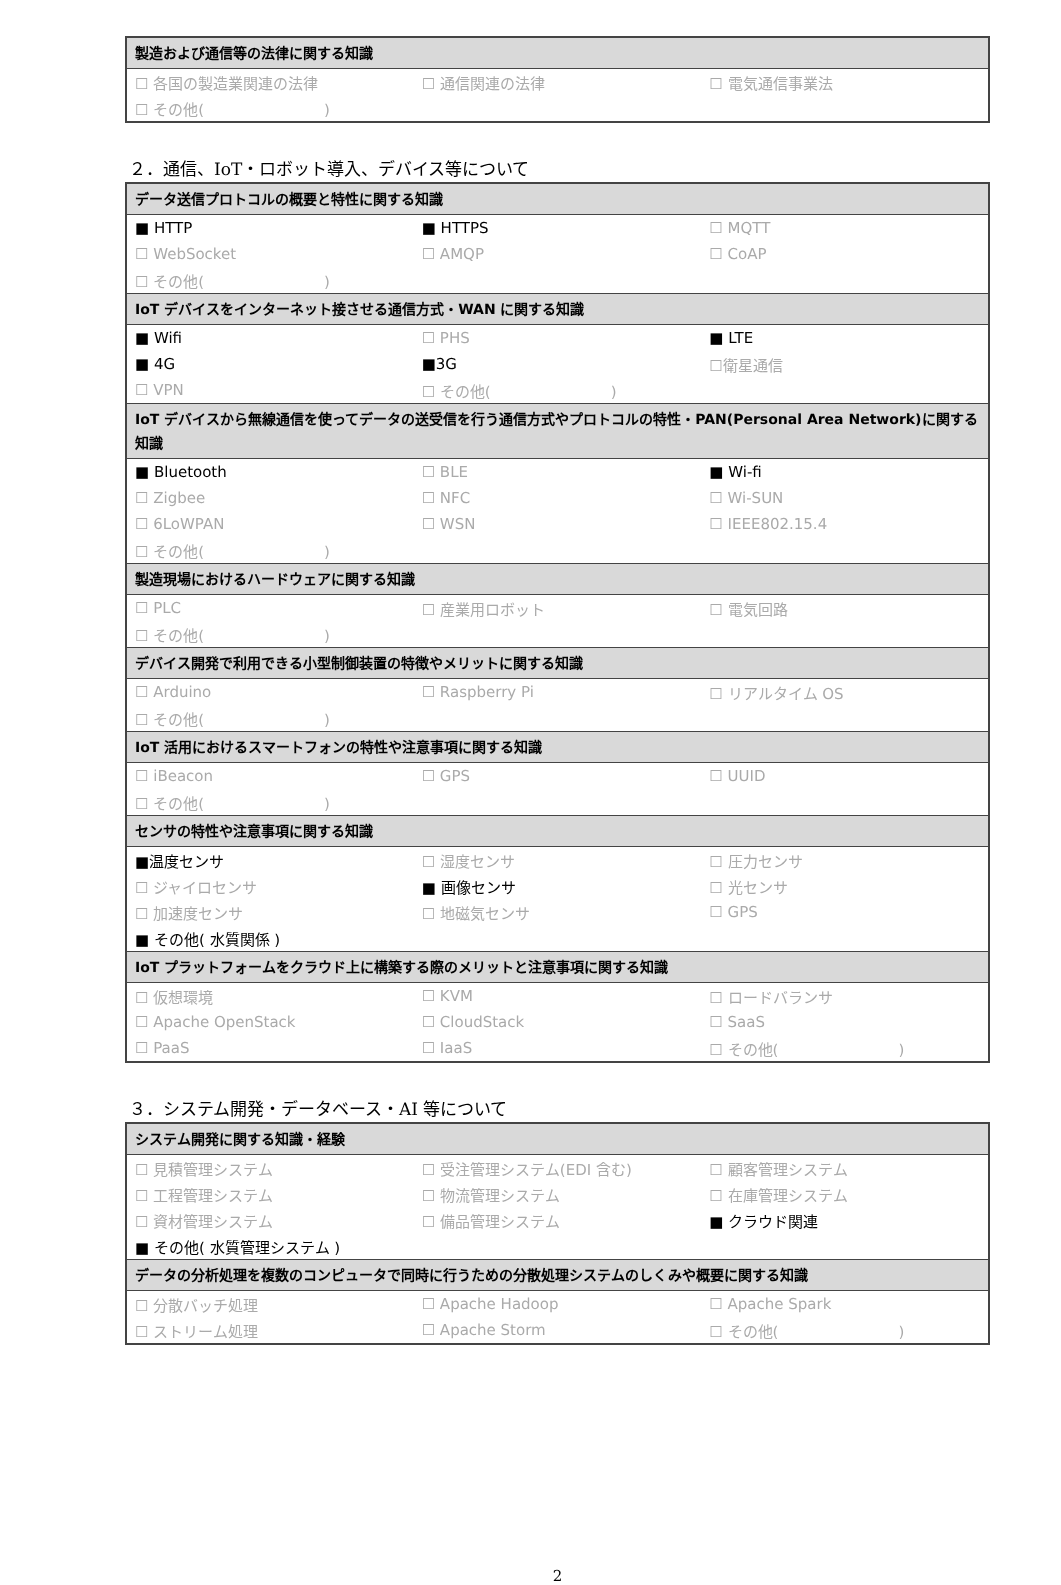| 製造および通信等の法律に関する知識 | | |
| --- | --- | --- |
| ☐ 各国の製造業関連の法律 | ☐ 通信関連の法律 | ☐ 電気通信事業法 |
| ☐ その他( ) | | |
２．通信、IoT・ロボット導入、デバイス等について
| データ送信プロトコルの概要と特性に関する知識 | | |
| --- | --- | --- |
| ■ HTTP | ■ HTTPS | ☐ MQTT |
| ☐ WebSocket | ☐ AMQP | ☐ CoAP |
| ☐ その他( ) | | |
| IoT デバイスをインターネット接させる通信方式・WAN に関する知識 | | |
| ■ Wifi | ☐ PHS | ■ LTE |
| ■ 4G | ■3G | ☐衛星通信 |
| ☐ VPN | ☐ その他( ) | |
| IoT デバイスから無線通信を使ってデータの送受信を行う通信方式やプロトコルの特性・PAN(Personal Area Network)に関する知識 | | |
| ■ Bluetooth | ☐ BLE | ■ Wi-fi |
| ☐ Zigbee | ☐ NFC | ☐ Wi-SUN |
| ☐ 6LoWPAN | ☐ WSN | ☐ IEEE802.15.4 |
| ☐ その他( ) | | |
| 製造現場におけるハードウェアに関する知識 | | |
| ☐ PLC | ☐ 産業用ロボット | ☐ 電気回路 |
| ☐ その他( ) | | |
| デバイス開発で利用できる小型制御装置の特徴やメリットに関する知識 | | |
| ☐ Arduino | ☐ Raspberry Pi | ☐ リアルタイム OS |
| ☐ その他( ) | | |
| IoT 活用におけるスマートフォンの特性や注意事項に関する知識 | | |
| ☐ iBeacon | ☐ GPS | ☐ UUID |
| ☐ その他( ) | | |
| センサの特性や注意事項に関する知識 | | |
| ■温度センサ | ☐ 湿度センサ | ☐ 圧力センサ |
| ☐ ジャイロセンサ | ■ 画像センサ | ☐ 光センサ |
| ☐ 加速度センサ | ☐ 地磁気センサ | ☐ GPS |
| ■ その他( 水質関係 ) | | |
| IoT プラットフォームをクラウド上に構築する際のメリットと注意事項に関する知識 | | |
| ☐ 仮想環境 | ☐ KVM | ☐ ロードバランサ |
| ☐ Apache OpenStack | ☐ CloudStack | ☐ SaaS |
| ☐ PaaS | ☐ IaaS | ☐ その他( ) |
３．システム開発・データベース・AI 等について
| システム開発に関する知識・経験 | | |
| --- | --- | --- |
| ☐ 見積管理システム | ☐ 受注管理システム(EDI 含む) | ☐ 顧客管理システム |
| ☐ 工程管理システム | ☐ 物流管理システム | ☐ 在庫管理システム |
| ☐ 資材管理システム | ☐ 備品管理システム | ■ クラウド関連 |
| ■ その他( 水質管理システム ) | | |
| データの分析処理を複数のコンピュータで同時に行うための分散処理システムのしくみや概要に関する知識 | | |
| ☐ 分散バッチ処理 | ☐ Apache Hadoop | ☐ Apache Spark |
| ☐ ストリーム処理 | ☐ Apache Storm | ☐ その他( ) |
2